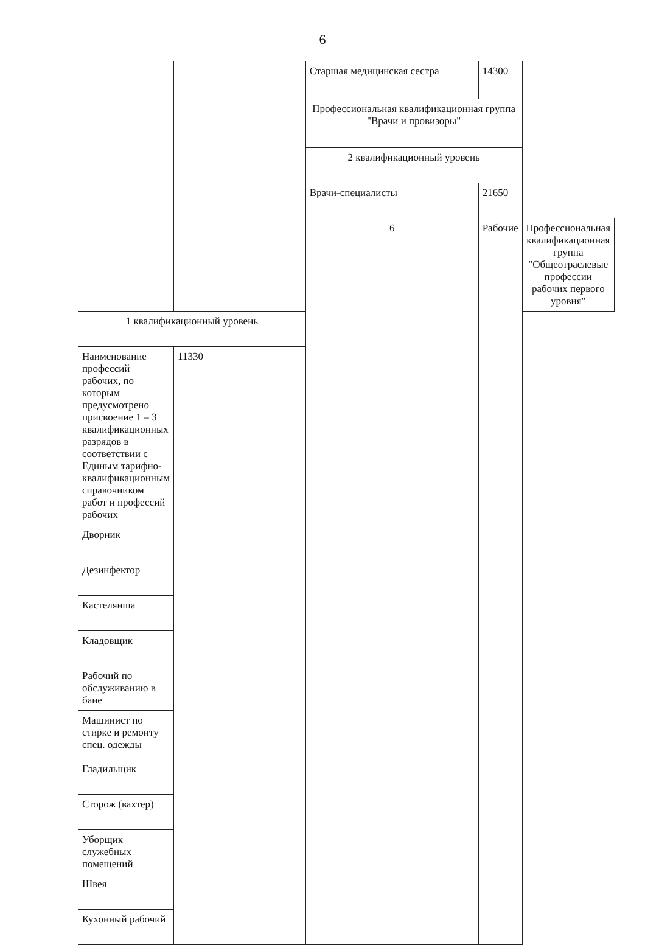6
| | | Старшая медицинская сестра | 14300 | |
| | | Профессиональная квалификационная группа "Врачи и провизоры" | | |
| | | 2 квалификационный уровень | | |
| | | Врачи-специалисты | 21650 | |
| | | 6 | Рабочие | Профессиональная квалификационная группа "Общеотраслевые профессии рабочих первого уровня" |
| 1 квалификационный уровень | | | | |
| Наименование профессий рабочих, по которым предусмотрено присвоение 1 – 3 квалификационных разрядов в соответствии с Единым тарифно-квалификационным справочником работ и профессий рабочих | 11330 | | | |
| Дворник | | | | |
| Дезинфектор | | | | |
| Кастелянша | | | | |
| Кладовщик | | | | |
| Рабочий по обслуживанию в бане | | | | |
| Машинист по стирке и ремонту спец. одежды | | | | |
| Гладильщик | | | | |
| Сторож (вахтер) | | | | |
| Уборщик служебных помещений | | | | |
| Швея | | | | |
| Кухонный рабочий | | | | |